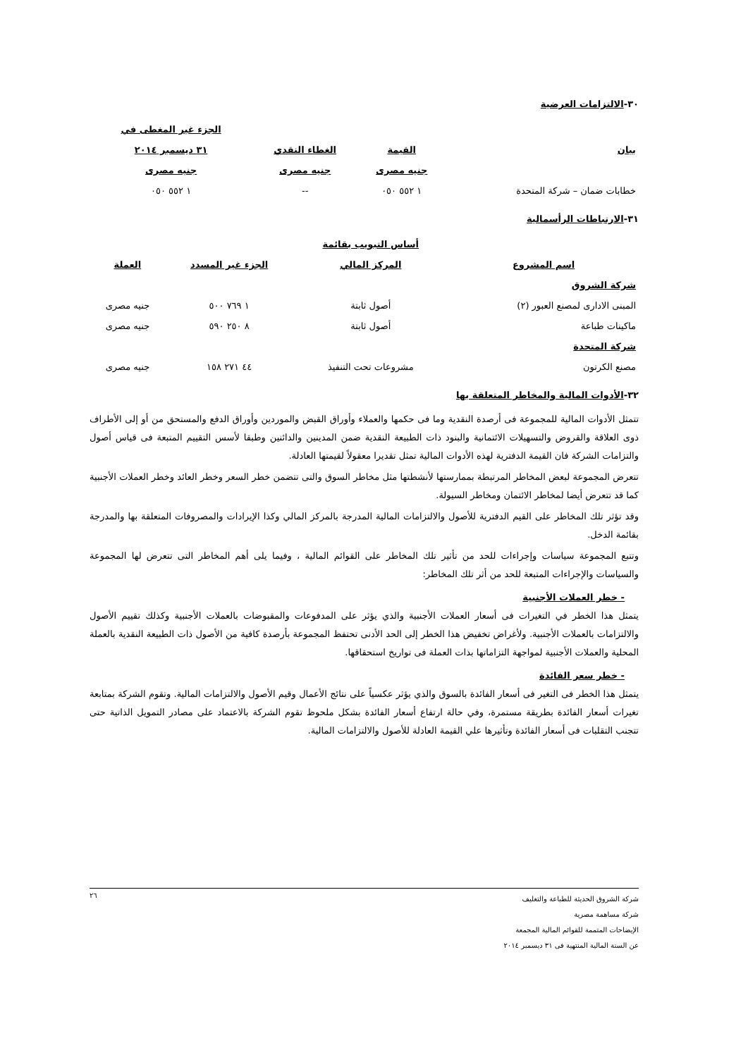٣٠-الالتزامات العرضية
| | | | الجزء غير المغطى في |
| --- | --- | --- | --- |
| بيان | القيمة | الغطاء النقدي | ٣١ ديسمبر ٢٠١٤ |
| | جنيه مصرى | جنيه مصرى | جنيه مصرى |
| خطابات ضمان – شركة المتحدة | ١ ٥٥٢ ٠٥٠ | -- | ١ ٥٥٢ ٠٥٠ |
٣١-الارتباطات الرأسمالية
| | أساس التبويب بقائمة | | |
| --- | --- | --- | --- |
| اسم المشروع | المركز المالي | الجزء غير المسدد | العملة |
| شركة الشروق | | | |
| المبنى الادارى لمصنع العبور (٢) | أصول ثابتة | ١ ٧٦٩ ٥٠٠ | جنيه مصرى |
| ماكينات طباعة | أصول ثابتة | ٨ ٢٥٠ ٥٩٠ | جنيه مصرى |
| شركة المتحدة | | | |
| مصنع الكرتون | مشروعات تحت التنفيذ | ٤٤ ٢٧١ ١٥٨ | جنيه مصرى |
٣٢-الأدوات المالية والمخاطر المتعلقة بها
تتمثل الأدوات المالية للمجموعة فى أرصدة النقدية وما فى حكمها والعملاء وأوراق القبض والموردين وأوراق الدفع والمستحق من أو إلى الأطراف ذوى العلاقة والقروض والتسهيلات الائتمانية والبنود ذات الطبيعة النقدية ضمن المدينين والدائنين وطبقا لأسس التقييم المتبعة فى قياس أصول والتزامات الشركة فان القيمة الدفترية لهذه الأدوات المالية تمثل تقديرا معقولاً لقيمتها العادلة.
تتعرض المجموعة لبعض المخاطر المرتبطة بممارستها لأنشطتها مثل مخاطر السوق والتى تتضمن خطر السعر وخطر العائد وخطر العملات الأجنبية كما قد تتعرض أيضا لمخاطر الائتمان ومخاطر السيولة.
وقد تؤثر تلك المخاطر على القيم الدفترية للأصول والالتزامات المالية المدرجة بالمركز المالي وكذا الإيرادات والمصروفات المتعلقة بها والمدرجة بقائمة الدخل.
وتتبع المجموعة سياسات وإجراءات للحد من تأثير تلك المخاطر على القوائم المالية ، وفيما يلى أهم المخاطر التى تتعرض لها المجموعة والسياسات والإجراءات المتبعة للحد من أثر تلك المخاطر:
- خطر العملات الأجنبية
يتمثل هذا الخطر في التغيرات فى أسعار العملات الأجنبية والذي يؤثر على المدفوعات والمقبوضات بالعملات الأجنبية وكذلك تقييم الأصول والالتزامات بالعملات الأجنبية. ولأغراض تخفيض هذا الخطر إلى الحد الأدنى تحتفظ المجموعة بأرصدة كافية من الأصول ذات الطبيعة النقدية بالعملة المحلية والعملات الأجنبية لمواجهة التزاماتها بذات العملة فى تواريخ استحقاقها.
- خطر سعر الفائدة
يتمثل هذا الخطر فى التغير فى أسعار الفائدة بالسوق والذي يؤثر عكسياً على نتائج الأعمال وقيم الأصول والالتزامات المالية. وتقوم الشركة بمتابعة تغيرات أسعار الفائدة بطريقة مستمرة، وفي حالة ارتفاع أسعار الفائدة بشكل ملحوظ تقوم الشركة بالاعتماد على مصادر التمويل الذاتية حتى تتجنب التقلبات فى أسعار الفائدة وتأثيرها علي القيمة العادلة للأصول والالتزامات المالية.
٢٦
شركة الشروق الحديثة للطباعة والتغليف
شركة مساهمة مصرية
الإيضاحات المتممة للقوائم المالية المجمعة
عن السنة المالية المنتهية فى ٣١ ديسمبر ٢٠١٤